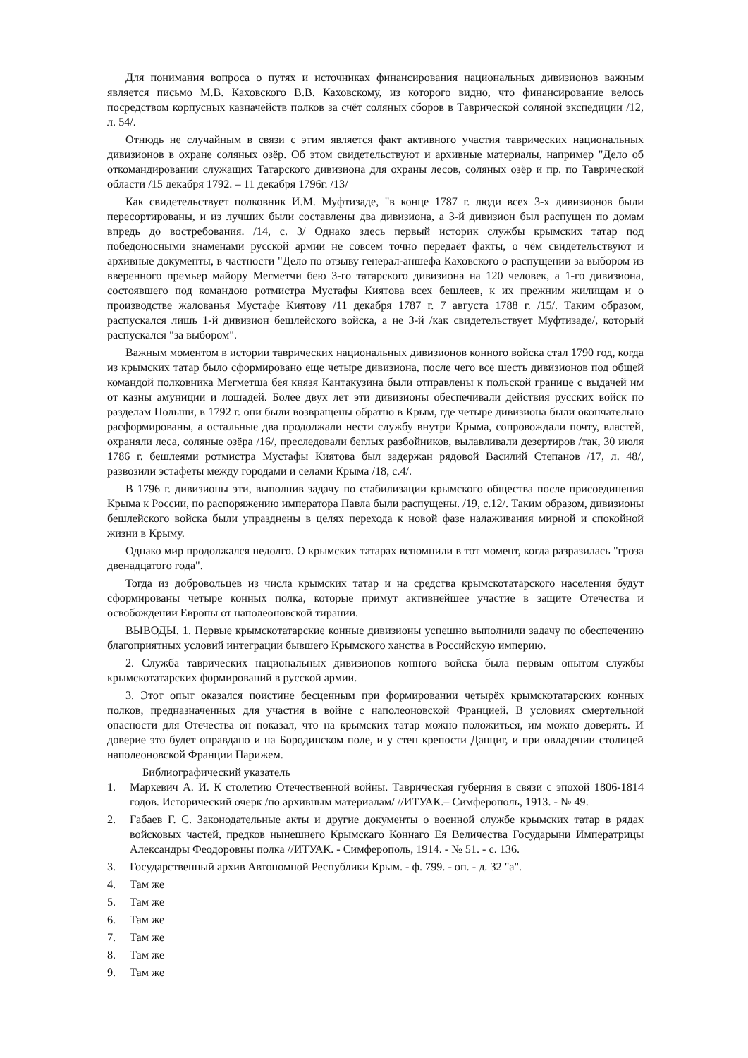Для понимания вопроса о путях и источниках финансирования национальных дивизионов важным является письмо М.В. Каховского В.В. Каховскому, из которого видно, что финансирование велось посредством корпусных казначейств полков за счёт соляных сборов в Таврической соляной экспедиции /12, л. 54/.
Отнюдь не случайным в связи с этим является факт активного участия таврических национальных дивизионов в охране соляных озёр. Об этом свидетельствуют и архивные материалы, например "Дело об откомандировании служащих Татарского дивизиона для охраны лесов, соляных озёр и пр. по Таврической области /15 декабря 1792. – 11 декабря 1796г. /13/
Как свидетельствует полковник И.М. Муфтизаде, "в конце 1787 г. люди всех 3-х дивизионов были пересортированы, и из лучших были составлены два дивизиона, а 3-й дивизион был распущен по домам впредь до востребования. /14, с. 3/ Однако здесь первый историк службы крымских татар под победоносными знаменами русской армии не совсем точно передаёт факты, о чём свидетельствуют и архивные документы, в частности "Дело по отзыву генерал-аншефа Каховского о распущении за выбором из вверенного премьер майору Мегметчи бею 3-го татарского дивизиона на 120 человек, а 1-го дивизиона, состоявшего под командою ротмистра Мустафы Киятова всех бешлеев, к их прежним жилищам и о производстве жалованья Мустафе Киятову /11 декабря 1787 г. 7 августа 1788 г. /15/. Таким образом, распускался лишь 1-й дивизион бешлейского войска, а не 3-й /как свидетельствует Муфтизаде/, который распускался "за выбором".
Важным моментом в истории таврических национальных дивизионов конного войска стал 1790 год, когда из крымских татар было сформировано еще четыре дивизиона, после чего все шесть дивизионов под общей командой полковника Мегметша бея князя Кантакузина были отправлены к польской границе с выдачей им от казны амуниции и лошадей. Более двух лет эти дивизионы обеспечивали действия русских войск по разделам Польши, в 1792 г. они были возвращены обратно в Крым, где четыре дивизиона были окончательно расформированы, а остальные два продолжали нести службу внутри Крыма, сопровождали почту, властей, охраняли леса, соляные озёра /16/, преследовали беглых разбойников, вылавливали дезертиров /так, 30 июля 1786 г. бешлеями ротмистра Мустафы Киятова был задержан рядовой Василий Степанов /17, л. 48/, развозили эстафеты между городами и селами Крыма /18, с.4/.
В 1796 г. дивизионы эти, выполнив задачу по стабилизации крымского общества после присоединения Крыма к России, по распоряжению императора Павла были распущены. /19, с.12/. Таким образом, дивизионы бешлейского войска были упразднены в целях перехода к новой фазе налаживания мирной и спокойной жизни в Крыму.
Однако мир продолжался недолго. О крымских татарах вспомнили в тот момент, когда разразилась "гроза двенадцатого года".
Тогда из добровольцев из числа крымских татар и на средства крымскотатарского населения будут сформированы четыре конных полка, которые примут активнейшее участие в защите Отечества и освобождении Европы от наполеоновской тирании.
ВЫВОДЫ. 1. Первые крымскотатарские конные дивизионы успешно выполнили задачу по обеспечению благоприятных условий интеграции бывшего Крымского ханства в Российскую империю.
2. Служба таврических национальных дивизионов конного войска была первым опытом службы крымскотатарских формирований в русской армии.
3. Этот опыт оказался поистине бесценным при формировании четырёх крымскотатарских конных полков, предназначенных для участия в войне с наполеоновской Францией. В условиях смертельной опасности для Отечества он показал, что на крымских татар можно положиться, им можно доверять. И доверие это будет оправдано и на Бородинском поле, и у стен крепости Данциг, и при овладении столицей наполеоновской Франции Парижем.
Библиографический указатель
1. Маркевич А. И. К столетию Отечественной войны. Таврическая губерния в связи с эпохой 1806-1814 годов. Исторический очерк /по архивным материалам/ //ИТУАК.– Симферополь, 1913. - № 49.
2. Габаев Г. С. Законодательные акты и другие документы о военной службе крымских татар в рядах войсковых частей, предков нынешнего Крымскаго Коннаго Ея Величества Государыни Императрицы Александры Феодоровны полка //ИТУАК. - Симферополь, 1914. - № 51. - с. 136.
3. Государственный архив Автономной Республики Крым. - ф. 799. - оп. - д. 32 "а".
4. Там же
5. Там же
6. Там же
7. Там же
8. Там же
9. Там же